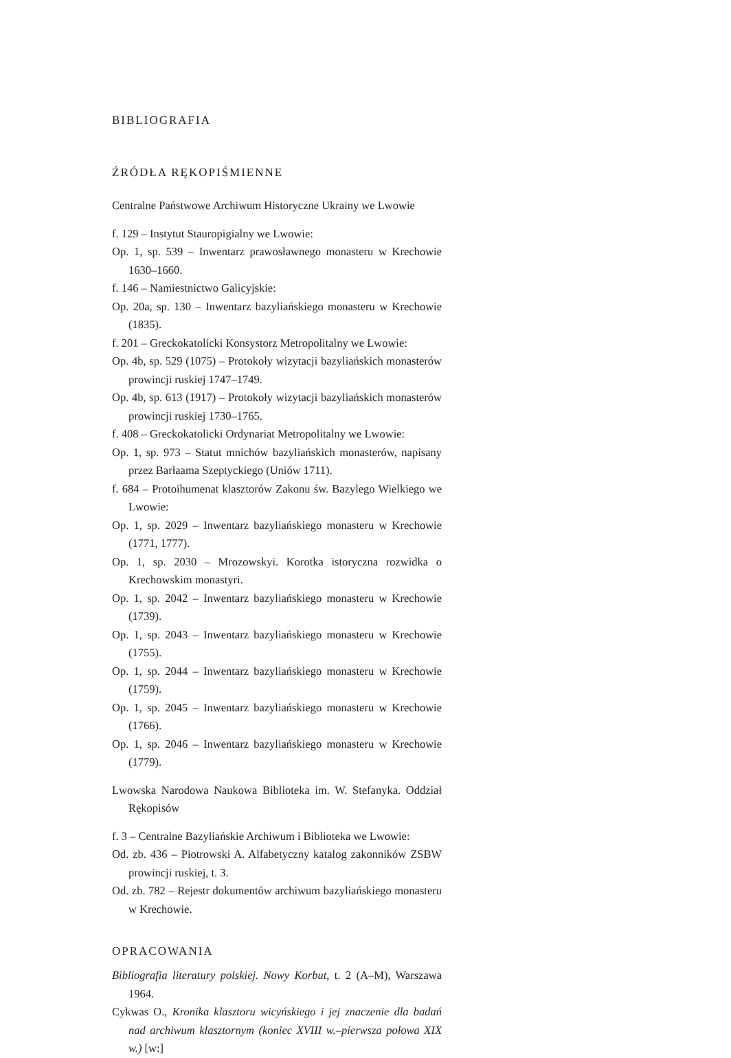BIBLIOGRAFIA
ŹRÓDŁA RĘKOPIŚMIENNE
Centralne Państwowe Archiwum Historyczne Ukrainy we Lwowie
f. 129 – Instytut Stauropigialny we Lwowie:
Op. 1, sp. 539 – Inwentarz prawosławnego monasteru w Krechowie 1630–1660.
f. 146 – Namiestnictwo Galicyjskie:
Op. 20a, sp. 130 – Inwentarz bazyliańskiego monasteru w Krechowie (1835).
f. 201 – Greckokatolicki Konsystorz Metropolitalny we Lwowie:
Op. 4b, sp. 529 (1075) – Protokoły wizytacji bazyliańskich monasterów prowincji ruskiej 1747–1749.
Op. 4b, sp. 613 (1917) – Protokoły wizytacji bazyliańskich monasterów prowincji ruskiej 1730–1765.
f. 408 – Greckokatolicki Ordynariat Metropolitalny we Lwowie:
Op. 1, sp. 973 – Statut mnichów bazyliańskich monasterów, napisany przez Barłaama Szeptyckiego (Uniów 1711).
f. 684 – Protoihumenat klasztorów Zakonu św. Bazylego Wielkiego we Lwowie:
Op. 1, sp. 2029 – Inwentarz bazyliańskiego monasteru w Krechowie (1771, 1777).
Op. 1, sp. 2030 – Mrozowskyi. Korotka istoryczna rozwidka o Krechowskim monastyri.
Op. 1, sp. 2042 – Inwentarz bazyliańskiego monasteru w Krechowie (1739).
Op. 1, sp. 2043 – Inwentarz bazyliańskiego monasteru w Krechowie (1755).
Op. 1, sp. 2044 – Inwentarz bazyliańskiego monasteru w Krechowie (1759).
Op. 1, sp. 2045 – Inwentarz bazyliańskiego monasteru w Krechowie (1766).
Op. 1, sp. 2046 – Inwentarz bazyliańskiego monasteru w Krechowie (1779).
Lwowska Narodowa Naukowa Biblioteka im. W. Stefanyka. Oddział Rękopisów
f. 3 – Centralne Bazyliańskie Archiwum i Biblioteka we Lwowie:
Od. zb. 436 – Piotrowski A. Alfabetyczny katalog zakonników ZSBW prowincji ruskiej, t. 3.
Od. zb. 782 – Rejestr dokumentów archiwum bazyliańskiego monasteru w Krechowie.
OPRACOWANIA
Bibliografia literatury polskiej. Nowy Korbut, t. 2 (A–M), Warszawa 1964.
Cykwas O., Kronika klasztoru wicyńskiego i jej znaczenie dla badań nad archiwum klasztornym (koniec XVIII w.–pierwsza połowa XIX w.) [w:]